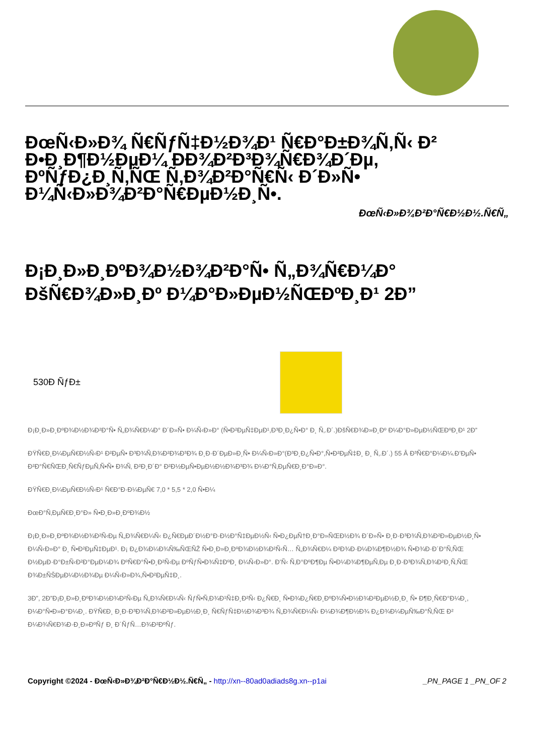ÐœÑ‹Ð»Ð¾ Ñ€ÑƒÑ‡Ð½Ð¾Ð¹ Ñ€Ð°Ð±Ð¾Ñ‚Ñ‹ Ð² Ð•Ð¸Ð¶Ð½ÐµÐ¼ ÐÐ¾Ð²Ð³Ð¾Ñ€Ð¾Ð´Ðµ, ÐºÑƒÐ¿Ð¸Ñ‚ÑŒ Ñ‚Ð¾Ð²Ð°Ñ€Ñ‹ Ð´Ð»Ñ• Ð¼Ñ‹Ð»Ð¾Ð²Ð°Ñ€ÐµÐ½Ð¸Ñ•.
ÐœÑ‹Ð»Ð¾Ð²Ð°Ñ€Ð½Ð½.Ñ€Ñ„
Ð¡Ð¸Ð»Ð¸ÐºÐ¾Ð½Ð¾Ð²Ð°Ñ• Ñ„Ð¾Ñ€Ð¼Ð° ÐšÑ€Ð¾Ð»Ð¸Ðº Ð¼Ð°Ð»ÐµÐ½ÑŒÐºÐ¸Ð¹ 2Ð”
530Ð ÑƒÐ±
Ð¡Ð¸Ð»Ð¸ÐºÐ¾Ð½Ð¾Ð²Ð°Ñ• Ñ„Ð¾Ñ€Ð¼Ð° Ð´Ð»Ñ• Ð¼Ñ‹Ð»Ð° (Ñ•Ð²ÐµÑ‡ÐµÐ¹,Ð³Ð¸Ð¿Ñ•Ð° Ð¸ Ñ‚.Ð´.)ÐšÑ€Ð¾Ð»Ð¸Ðº Ð¼Ð°Ð»ÐµÐ½ÑŒÐºÐ¸Ð¹ 2Ð”
ÐŸÑ€Ð¸Ð¼ÐµÑ€Ð½Ñ‹Ð¹ Ð²ÐµÑ• Ð³Ð¾Ñ‚Ð¾Ð²Ð¾Ð³Ð¾ Ð¸Ð·Ð´ÐµÐ»Ð¸Ñ• Ð¼Ñ‹Ð»Ð°(Ð³Ð¸Ð¿Ñ•Ð°,Ñ•Ð²ÐµÑ‡Ð¸ Ð¸ Ñ‚.Ð´.) 55 Â Ð³Ñ€Ð°Ð¼Ð¼.Ð’ÐµÑ• Ð²Ð°Ñ€ÑŒÐ¸Ñ€ÑƒÐµÑ‚Ñ•Ñ• Ð¾Ñ‚ Ð²Ð¸Ð´Ð° Ð²Ð½ÐµÑ•ÐµÐ½Ð½Ð¾Ð³Ð¾ Ð¼Ð°Ñ‚ÐµÑ€Ð¸Ð°Ð»Ð°.
ÐŸÑ€Ð¸Ð¼ÐµÑ€Ð½Ñ‹Ð¹ Ñ€Ð°Ð·Ð¼ÐµÑ€ 7,0 * 5,5 * 2,0 Ñ•Ð¼
ÐœÐ°Ñ‚ÐµÑ€Ð¸Ð°Ð» Ñ•Ð¸Ð»Ð¸ÐºÐ¾Ð½
Ð¡Ð¸Ð»Ð¸ÐºÐ¾Ð½Ð¾Ð²Ñ‹Ðµ Ñ„Ð¾Ñ€Ð¼Ñ‹ Ð¿Ñ€ÐµÐ´Ð½Ð°Ð·Ð½Ð°Ñ‡ÐµÐ½Ñ‹ Ñ•Ð¿ÐµÑ†Ð¸Ð°Ð»ÑŒÐ½Ð¾ Ð´Ð»Ñ• Ð¸Ð·Ð³Ð¾Ñ‚Ð¾Ð²Ð»ÐµÐ½Ð¸Ñ• Ð¼Ñ‹Ð»Ð° Ð¸ Ñ•Ð²ÐµÑ‡ÐµÐ¹. Ð¡ Ð¿Ð¾Ð¼Ð¾Ñ‰ÑŒÑŽ Ñ•Ð¸Ð»Ð¸ÐºÐ¾Ð½Ð¾Ð²Ñ‹Ñ… Ñ„Ð¾Ñ€Ð¼ Ð²Ð¾Ð·Ð¼Ð¾Ð¶Ð½Ð¾ Ñ•Ð¾Ð·Ð´Ð°Ñ‚ÑŒ Ð½ÐµÐ·Ð°Ð±Ñ‹Ð²Ð°ÐµÐ¼Ð¾ ÐºÑ€Ð°Ñ•Ð¸Ð²Ñ‹Ðµ ÐºÑƒÑ•Ð¾Ñ‡ÐºÐ¸ Ð¼Ñ‹Ð»Ð°. Ð’Ñ‹ Ñ‚Ð°ÐºÐ¶Ðµ Ñ•Ð¼Ð¾Ð¶ÐµÑ‚Ðµ Ð¸Ð·Ð³Ð¾Ñ‚Ð¾Ð²Ð¸Ñ‚ÑŒ Ð¾Ð±ÑŠÐµÐ¼Ð½Ð¾Ðµ Ð¼Ñ‹Ð»Ð¾,Ñ•Ð²ÐµÑ‡Ð¸.
3Ð”, 2Ð”Ð¡Ð¸Ð»Ð¸ÐºÐ¾Ð½Ð¾Ð²Ñ‹Ðµ Ñ„Ð¾Ñ€Ð¼Ñ‹ ÑƒÑ•Ñ‚Ð¾Ð¹Ñ‡Ð¸Ð²Ñ‹ Ð¿Ñ€Ð¸ Ñ•Ð¾Ð¿Ñ€Ð¸ÐºÐ¾Ñ•Ð½Ð¾Ð²ÐµÐ½Ð¸Ð¸ Ñ• Ð¶Ð¸Ñ€Ð°Ð¼Ð¸, Ð¼Ð°Ñ•Ð»Ð°Ð¼Ð¸. ÐŸÑ€Ð¸ Ð¸Ð·Ð³Ð¾Ñ‚Ð¾Ð²Ð»ÐµÐ½Ð¸Ð¸ Ñ€ÑƒÑ‡Ð½Ð¾Ð³Ð¾ Ñ„Ð¾Ñ€Ð¼Ñ‹ Ð¼Ð¾Ð¶Ð½Ð¾ Ð¿Ð¾Ð¼ÐµÑ‰Ð°Ñ‚ÑŒ Ð² Ð¼Ð¾Ñ€Ð¾Ð·Ð¸Ð»ÐºÑƒ Ð¸ Ð´ÑƒÑ…Ð¾Ð²ÐºÑƒ.
Copyright ©2024 - ÐœÑ‹Ð»Ð¾Ð²Ð°Ñ€Ð½Ð½.Ñ€Ñ„ - http://xn--80ad0adiads8g.xn--p1ai _PN_PAGE 1 _PN_OF 2